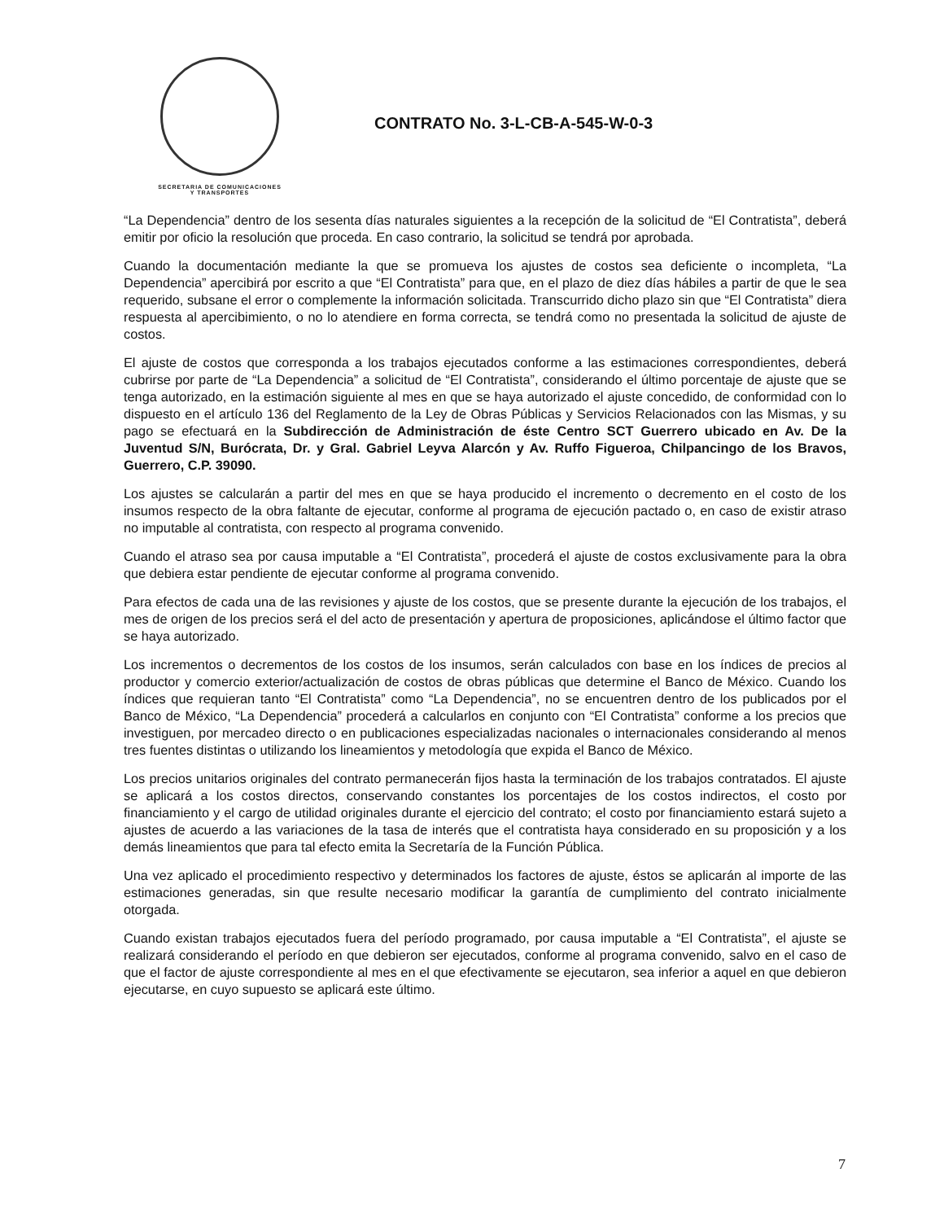SECRETARIA DE COMUNICACIONES
Y TRANSPORTES
CONTRATO No. 3-L-CB-A-545-W-0-3
“La Dependencia” dentro de los sesenta días naturales siguientes a la recepción de la solicitud de “El Contratista”, deberá emitir por oficio la resolución que proceda. En caso contrario, la solicitud se tendrá por aprobada.
Cuando la documentación mediante la que se promueva los ajustes de costos sea deficiente o incompleta, “La Dependencia” apercibirá por escrito a que “El Contratista” para que, en el plazo de diez días hábiles a partir de que le sea requerido, subsane el error o complemente la información solicitada. Transcurrido dicho plazo sin que “El Contratista” diera respuesta al apercibimiento, o no lo atendiere en forma correcta, se tendrá como no presentada la solicitud de ajuste de costos.
El ajuste de costos que corresponda a los trabajos ejecutados conforme a las estimaciones correspondientes, deberá cubrirse por parte de “La Dependencia” a solicitud de “El Contratista”, considerando el último porcentaje de ajuste que se tenga autorizado, en la estimación siguiente al mes en que se haya autorizado el ajuste concedido, de conformidad con lo dispuesto en el artículo 136 del Reglamento de la Ley de Obras Públicas y Servicios Relacionados con las Mismas, y su pago se efectuará en la Subdirección de Administración de éste Centro SCT Guerrero ubicado en Av. De la Juventud S/N, Burócrata, Dr. y Gral. Gabriel Leyva Alarcón y Av. Ruffo Figueroa, Chilpancingo de los Bravos, Guerrero, C.P. 39090.
Los ajustes se calcularán a partir del mes en que se haya producido el incremento o decremento en el costo de los insumos respecto de la obra faltante de ejecutar, conforme al programa de ejecución pactado o, en caso de existir atraso no imputable al contratista, con respecto al programa convenido.
Cuando el atraso sea por causa imputable a “El Contratista”, procederá el ajuste de costos exclusivamente para la obra que debiera estar pendiente de ejecutar conforme al programa convenido.
Para efectos de cada una de las revisiones y ajuste de los costos, que se presente durante la ejecución de los trabajos, el mes de origen de los precios será el del acto de presentación y apertura de proposiciones, aplicándose el último factor que se haya autorizado.
Los incrementos o decrementos de los costos de los insumos, serán calculados con base en los índices de precios al productor y comercio exterior/actualización de costos de obras públicas que determine el Banco de México. Cuando los índices que requieran tanto “El Contratista” como “La Dependencia”, no se encuentren dentro de los publicados por el Banco de México, “La Dependencia” procederá a calcularlos en conjunto con “El Contratista” conforme a los precios que investiguen, por mercadeo directo o en publicaciones especializadas nacionales o internacionales considerando al menos tres fuentes distintas o utilizando los lineamientos y metodología que expida el Banco de México.
Los precios unitarios originales del contrato permanecerán fijos hasta la terminación de los trabajos contratados. El ajuste se aplicará a los costos directos, conservando constantes los porcentajes de los costos indirectos, el costo por financiamiento y el cargo de utilidad originales durante el ejercicio del contrato; el costo por financiamiento estará sujeto a ajustes de acuerdo a las variaciones de la tasa de interés que el contratista haya considerado en su proposición y a los demás lineamientos que para tal efecto emita la Secretaría de la Función Pública.
Una vez aplicado el procedimiento respectivo y determinados los factores de ajuste, éstos se aplicarán al importe de las estimaciones generadas, sin que resulte necesario modificar la garantía de cumplimiento del contrato inicialmente otorgada.
Cuando existan trabajos ejecutados fuera del período programado, por causa imputable a “El Contratista”, el ajuste se realizará considerando el período en que debieron ser ejecutados, conforme al programa convenido, salvo en el caso de que el factor de ajuste correspondiente al mes en el que efectivamente se ejecutaron, sea inferior a aquel en que debieron ejecutarse, en cuyo supuesto se aplicará este último.
7